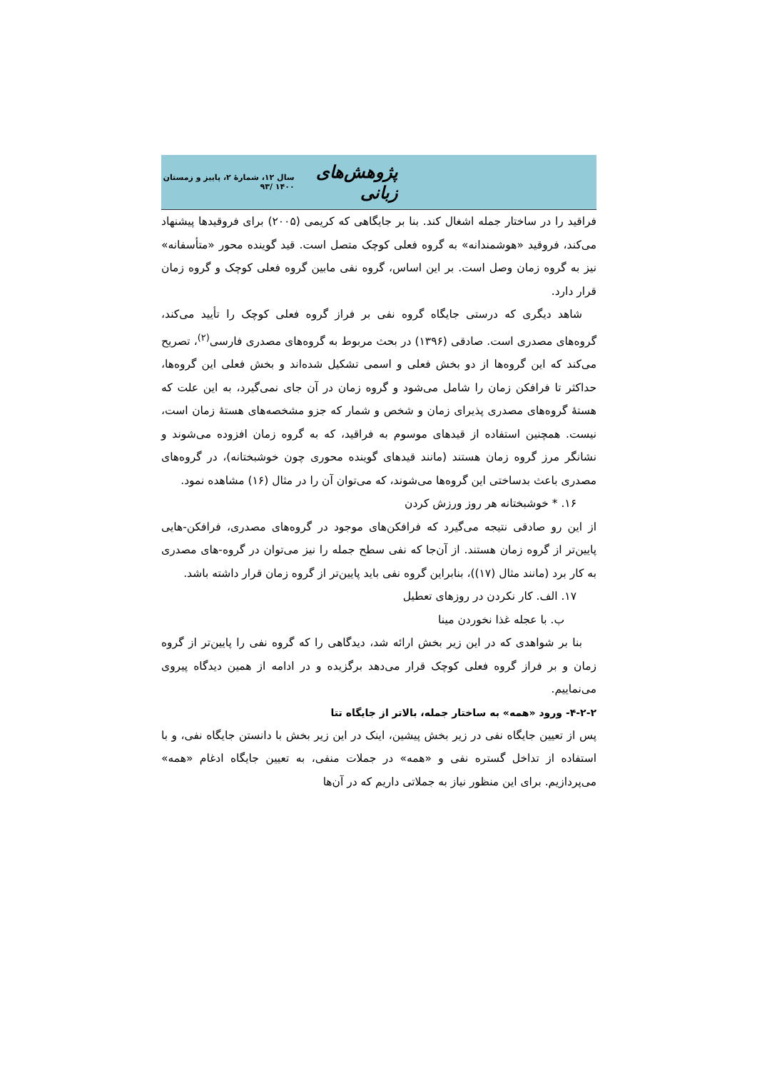پژوهش‌های زبانی سال ۱۲، شمارهٔ ۲، پاییز و زمستان ۱۴۰۰ /۹۳
فراقید را در ساختار جمله اشغال کند. بنا بر جایگاهی که کریمی (۲۰۰۵) برای فروقیدها پیشنهاد می‌کند، فروقید «هوشمندانه» به گروه فعلی کوچک متصل است. قید گوینده محور «متأسفانه» نیز به گروه زمان وصل است. بر این اساس، گروه نفی مابین گروه فعلی کوچک و گروه زمان قرار دارد.
شاهد دیگری که درستی جایگاه گروه نفی بر فراز گروه فعلی کوچک را تأیید می‌کند، گروه‌های مصدری است. صادقی (۱۳۹۶) در بحث مربوط به گروه‌های مصدری فارسی<sup>(۲)</sup>، تصریح می‌کند که این گروه‌ها از دو بخش فعلی و اسمی تشکیل شده‌اند و بخش فعلی این گروه‌ها، حداکثر تا فرافکن زمان را شامل می‌شود و گروه زمان در آن جای نمی‌گیرد، به این علت که هستهٔ گروه‌های مصدری پذیرای زمان و شخص و شمار که جزو مشخصه‌های هستهٔ زمان است، نیست. همچنین استفاده از قیدهای موسوم به فراقید، که به گروه زمان افزوده می‌شوند و نشانگر مرز گروه زمان هستند (مانند قیدهای گوینده محوری چون خوشبختانه)، در گروه‌های مصدری باعث بدساختی این گروه‌ها می‌شوند، که می‌توان آن را در مثال (۱۶) مشاهده نمود.
۱۶. * خوشبختانه هر روز ورزش کردن
از این رو صادقی نتیجه می‌گیرد که فرافکن‌های موجود در گروه‌های مصدری، فرافکن-هایی پایین‌تر از گروه زمان هستند. از آن‌جا که نفی سطح جمله را نیز می‌توان در گروه-های مصدری به کار برد (مانند مثال (۱۷))، بنابراین گروه نفی باید پایین‌تر از گروه زمان قرار داشته باشد.
۱۷. الف. کار نکردن در روزهای تعطیل
ب. با عجله غذا نخوردن مینا
بنا بر شواهدی که در این زیر بخش ارائه شد، دیدگاهی را که گروه نفی را پایین‌تر از گروه زمان و بر فراز گروه فعلی کوچک قرار می‌دهد برگزیده و در ادامه از همین دیدگاه پیروی می‌نماییم.
۴-۲-۲- ورود «همه» به ساختار جمله، بالاتر از جایگاه تتا
پس از تعیین جایگاه نفی در زیر بخش پیشین، اینک در این زیر بخش با دانستن جایگاه نفی، و با استفاده از تداخل گستره نفی و «همه» در جملات منفی، به تعیین جایگاه ادغام «همه» می‌پردازیم. برای این منظور نیاز به جملاتی داریم که در آن‌ها